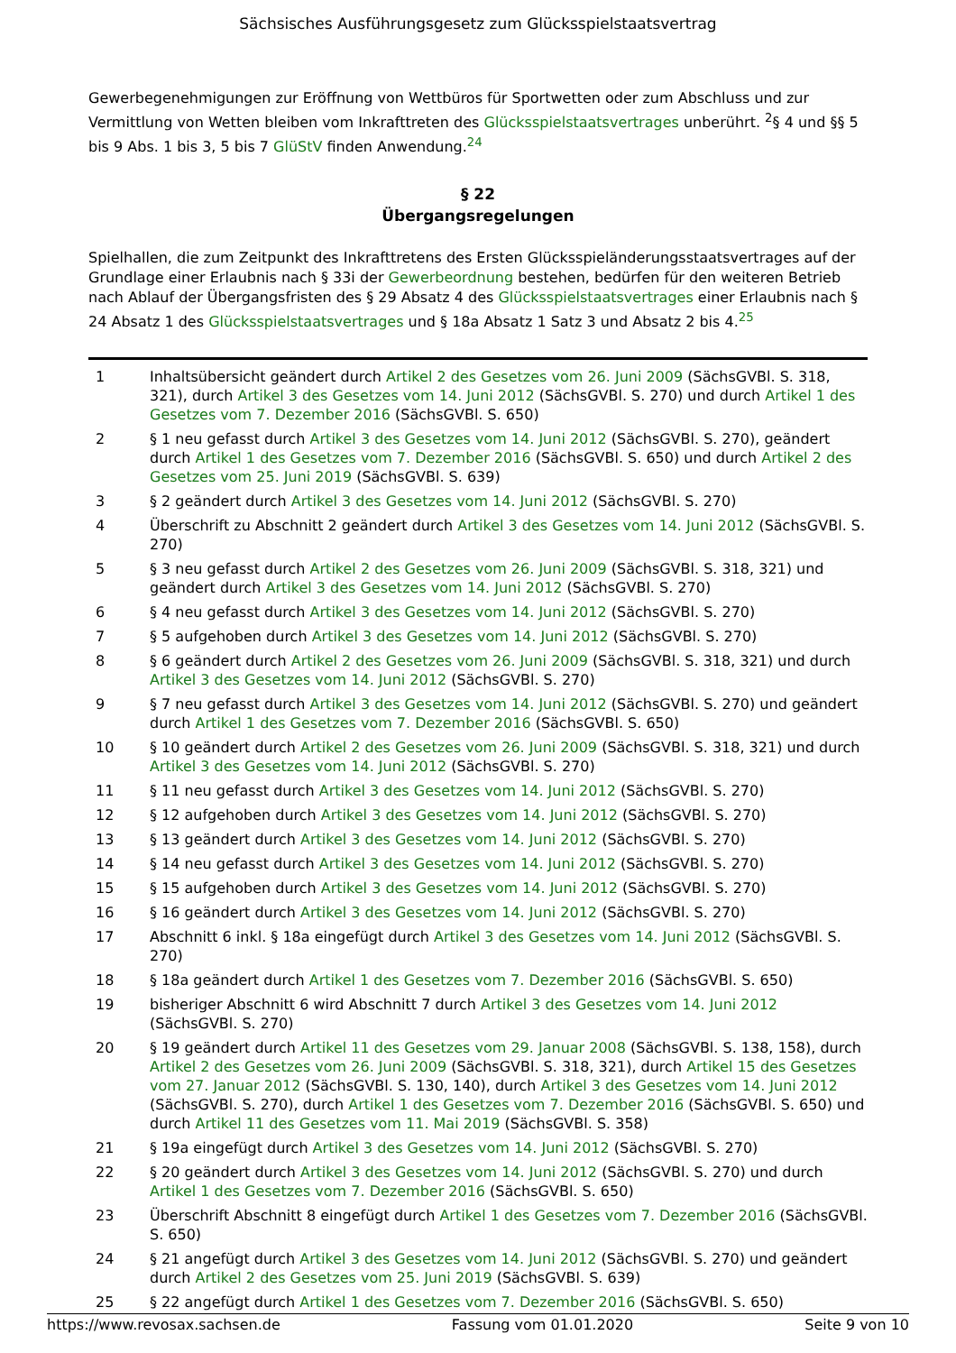Sächsisches Ausführungsgesetz zum Glücksspielstaatsvertrag
Gewerbegenehmigungen zur Eröffnung von Wettbüros für Sportwetten oder zum Abschluss und zur Vermittlung von Wetten bleiben vom Inkrafttreten des Glücksspielstaatsvertrages unberührt. <sup>2</sup>§ 4 und §§ 5 bis 9 Abs. 1 bis 3, 5 bis 7 GlüStV finden Anwendung.<sup>24</sup>
§ 22
Übergangsregelungen
Spielhallen, die zum Zeitpunkt des Inkrafttretens des Ersten Glücksspieländerungsstaatsvertrages auf der Grundlage einer Erlaubnis nach § 33i der Gewerbeordnung bestehen, bedürfen für den weiteren Betrieb nach Ablauf der Übergangsfristen des § 29 Absatz 4 des Glücksspielstaatsvertrages einer Erlaubnis nach § 24 Absatz 1 des Glücksspielstaatsvertrages und § 18a Absatz 1 Satz 3 und Absatz 2 bis 4.<sup>25</sup>
| 1 | Inhaltsübersicht geändert durch Artikel 2 des Gesetzes vom 26. Juni 2009 (SächsGVBl. S. 318, 321), durch Artikel 3 des Gesetzes vom 14. Juni 2012 (SächsGVBl. S. 270) und durch Artikel 1 des Gesetzes vom 7. Dezember 2016 (SächsGVBl. S. 650) |
| 2 | § 1 neu gefasst durch Artikel 3 des Gesetzes vom 14. Juni 2012 (SächsGVBl. S. 270), geändert durch Artikel 1 des Gesetzes vom 7. Dezember 2016 (SächsGVBl. S. 650) und durch Artikel 2 des Gesetzes vom 25. Juni 2019 (SächsGVBl. S. 639) |
| 3 | § 2 geändert durch Artikel 3 des Gesetzes vom 14. Juni 2012 (SächsGVBl. S. 270) |
| 4 | Überschrift zu Abschnitt 2 geändert durch Artikel 3 des Gesetzes vom 14. Juni 2012 (SächsGVBl. S. 270) |
| 5 | § 3 neu gefasst durch Artikel 2 des Gesetzes vom 26. Juni 2009 (SächsGVBl. S. 318, 321) und geändert durch Artikel 3 des Gesetzes vom 14. Juni 2012 (SächsGVBl. S. 270) |
| 6 | § 4 neu gefasst durch Artikel 3 des Gesetzes vom 14. Juni 2012 (SächsGVBl. S. 270) |
| 7 | § 5 aufgehoben durch Artikel 3 des Gesetzes vom 14. Juni 2012 (SächsGVBl. S. 270) |
| 8 | § 6 geändert durch Artikel 2 des Gesetzes vom 26. Juni 2009 (SächsGVBl. S. 318, 321) und durch Artikel 3 des Gesetzes vom 14. Juni 2012 (SächsGVBl. S. 270) |
| 9 | § 7 neu gefasst durch Artikel 3 des Gesetzes vom 14. Juni 2012 (SächsGVBl. S. 270) und geändert durch Artikel 1 des Gesetzes vom 7. Dezember 2016 (SächsGVBl. S. 650) |
| 10 | § 10 geändert durch Artikel 2 des Gesetzes vom 26. Juni 2009 (SächsGVBl. S. 318, 321) und durch Artikel 3 des Gesetzes vom 14. Juni 2012 (SächsGVBl. S. 270) |
| 11 | § 11 neu gefasst durch Artikel 3 des Gesetzes vom 14. Juni 2012 (SächsGVBl. S. 270) |
| 12 | § 12 aufgehoben durch Artikel 3 des Gesetzes vom 14. Juni 2012 (SächsGVBl. S. 270) |
| 13 | § 13 geändert durch Artikel 3 des Gesetzes vom 14. Juni 2012 (SächsGVBl. S. 270) |
| 14 | § 14 neu gefasst durch Artikel 3 des Gesetzes vom 14. Juni 2012 (SächsGVBl. S. 270) |
| 15 | § 15 aufgehoben durch Artikel 3 des Gesetzes vom 14. Juni 2012 (SächsGVBl. S. 270) |
| 16 | § 16 geändert durch Artikel 3 des Gesetzes vom 14. Juni 2012 (SächsGVBl. S. 270) |
| 17 | Abschnitt 6 inkl. § 18a eingefügt durch Artikel 3 des Gesetzes vom 14. Juni 2012 (SächsGVBl. S. 270) |
| 18 | § 18a geändert durch Artikel 1 des Gesetzes vom 7. Dezember 2016 (SächsGVBl. S. 650) |
| 19 | bisheriger Abschnitt 6 wird Abschnitt 7 durch Artikel 3 des Gesetzes vom 14. Juni 2012 (SächsGVBl. S. 270) |
| 20 | § 19 geändert durch Artikel 11 des Gesetzes vom 29. Januar 2008 (SächsGVBl. S. 138, 158), durch Artikel 2 des Gesetzes vom 26. Juni 2009 (SächsGVBl. S. 318, 321), durch Artikel 15 des Gesetzes vom 27. Januar 2012 (SächsGVBl. S. 130, 140), durch Artikel 3 des Gesetzes vom 14. Juni 2012 (SächsGVBl. S. 270), durch Artikel 1 des Gesetzes vom 7. Dezember 2016 (SächsGVBl. S. 650) und durch Artikel 11 des Gesetzes vom 11. Mai 2019 (SächsGVBl. S. 358) |
| 21 | § 19a eingefügt durch Artikel 3 des Gesetzes vom 14. Juni 2012 (SächsGVBl. S. 270) |
| 22 | § 20 geändert durch Artikel 3 des Gesetzes vom 14. Juni 2012 (SächsGVBl. S. 270) und durch Artikel 1 des Gesetzes vom 7. Dezember 2016 (SächsGVBl. S. 650) |
| 23 | Überschrift Abschnitt 8 eingefügt durch Artikel 1 des Gesetzes vom 7. Dezember 2016 (SächsGVBl. S. 650) |
| 24 | § 21 angefügt durch Artikel 3 des Gesetzes vom 14. Juni 2012 (SächsGVBl. S. 270) und geändert durch Artikel 2 des Gesetzes vom 25. Juni 2019 (SächsGVBl. S. 639) |
| 25 | § 22 angefügt durch Artikel 1 des Gesetzes vom 7. Dezember 2016 (SächsGVBl. S. 650) |
https://www.revosax.sachsen.de Fassung vom 01.01.2020 Seite 9 von 10